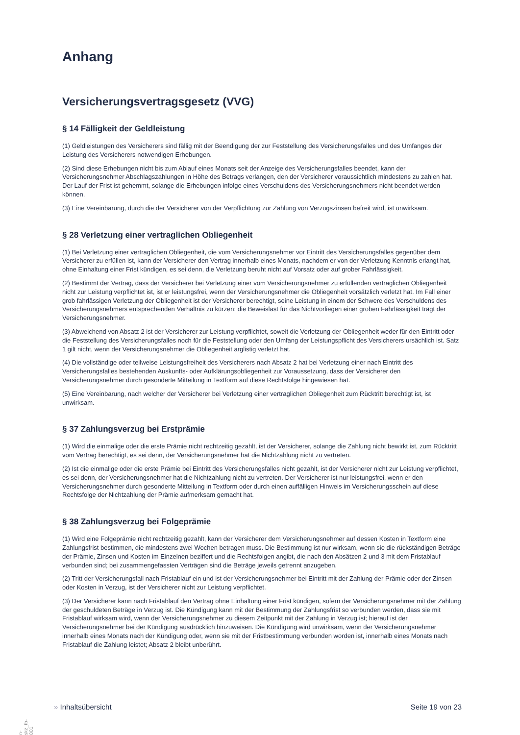Anhang
Versicherungsvertragsgesetz (VVG)
§ 14 Fälligkeit der Geldleistung
(1) Geldleistungen des Versicherers sind fällig mit der Beendigung der zur Feststellung des Versicherungsfalles und des Umfanges der Leistung des Versicherers notwendigen Erhebungen.
(2) Sind diese Erhebungen nicht bis zum Ablauf eines Monats seit der Anzeige des Versicherungsfalles beendet, kann der Versicherungsnehmer Abschlagszahlungen in Höhe des Betrags verlangen, den der Versicherer voraussichtlich mindestens zu zahlen hat. Der Lauf der Frist ist gehemmt, solange die Erhebungen infolge eines Verschuldens des Versicherungsnehmers nicht beendet werden können.
(3) Eine Vereinbarung, durch die der Versicherer von der Verpflichtung zur Zahlung von Verzugszinsen befreit wird, ist unwirksam.
§ 28 Verletzung einer vertraglichen Obliegenheit
(1) Bei Verletzung einer vertraglichen Obliegenheit, die vom Versicherungsnehmer vor Eintritt des Versicherungsfalles gegenüber dem Versicherer zu erfüllen ist, kann der Versicherer den Vertrag innerhalb eines Monats, nachdem er von der Verletzung Kenntnis erlangt hat, ohne Einhaltung einer Frist kündigen, es sei denn, die Verletzung beruht nicht auf Vorsatz oder auf grober Fahrlässigkeit.
(2) Bestimmt der Vertrag, dass der Versicherer bei Verletzung einer vom Versicherungsnehmer zu erfüllenden vertraglichen Obliegenheit nicht zur Leistung verpflichtet ist, ist er leistungsfrei, wenn der Versicherungsnehmer die Obliegenheit vorsätzlich verletzt hat. Im Fall einer grob fahrlässigen Verletzung der Obliegenheit ist der Versicherer berechtigt, seine Leistung in einem der Schwere des Verschuldens des Versicherungsnehmers entsprechenden Verhältnis zu kürzen; die Beweislast für das Nichtvorliegen einer groben Fahrlässigkeit trägt der Versicherungsnehmer.
(3) Abweichend von Absatz 2 ist der Versicherer zur Leistung verpflichtet, soweit die Verletzung der Obliegenheit weder für den Eintritt oder die Feststellung des Versicherungsfalles noch für die Feststellung oder den Umfang der Leistungspflicht des Versicherers ursächlich ist. Satz 1 gilt nicht, wenn der Versicherungsnehmer die Obliegenheit arglistig verletzt hat.
(4) Die vollständige oder teilweise Leistungsfreiheit des Versicherers nach Absatz 2 hat bei Verletzung einer nach Eintritt des Versicherungsfalles bestehenden Auskunfts- oder Aufklärungsobliegenheit zur Voraussetzung, dass der Versicherer den Versicherungsnehmer durch gesonderte Mitteilung in Textform auf diese Rechtsfolge hingewiesen hat.
(5) Eine Vereinbarung, nach welcher der Versicherer bei Verletzung einer vertraglichen Obliegenheit zum Rücktritt berechtigt ist, ist unwirksam.
§ 37 Zahlungsverzug bei Erstprämie
(1) Wird die einmalige oder die erste Prämie nicht rechtzeitig gezahlt, ist der Versicherer, solange die Zahlung nicht bewirkt ist, zum Rücktritt vom Vertrag berechtigt, es sei denn, der Versicherungsnehmer hat die Nichtzahlung nicht zu vertreten.
(2) Ist die einmalige oder die erste Prämie bei Eintritt des Versicherungsfalles nicht gezahlt, ist der Versicherer nicht zur Leistung verpflichtet, es sei denn, der Versicherungsnehmer hat die Nichtzahlung nicht zu vertreten. Der Versicherer ist nur leistungsfrei, wenn er den Versicherungsnehmer durch gesonderte Mitteilung in Textform oder durch einen auffälligen Hinweis im Versicherungsschein auf diese Rechtsfolge der Nichtzahlung der Prämie aufmerksam gemacht hat.
§ 38 Zahlungsverzug bei Folgeprämie
(1) Wird eine Folgeprämie nicht rechtzeitig gezahlt, kann der Versicherer dem Versicherungsnehmer auf dessen Kosten in Textform eine Zahlungsfrist bestimmen, die mindestens zwei Wochen betragen muss. Die Bestimmung ist nur wirksam, wenn sie die rückständigen Beträge der Prämie, Zinsen und Kosten im Einzelnen beziffert und die Rechtsfolgen angibt, die nach den Absätzen 2 und 3 mit dem Fristablauf verbunden sind; bei zusammengefassten Verträgen sind die Beträge jeweils getrennt anzugeben.
(2) Tritt der Versicherungsfall nach Fristablauf ein und ist der Versicherungsnehmer bei Eintritt mit der Zahlung der Prämie oder der Zinsen oder Kosten in Verzug, ist der Versicherer nicht zur Leistung verpflichtet.
(3) Der Versicherer kann nach Fristablauf den Vertrag ohne Einhaltung einer Frist kündigen, sofern der Versicherungsnehmer mit der Zahlung der geschuldeten Beträge in Verzug ist. Die Kündigung kann mit der Bestimmung der Zahlungsfrist so verbunden werden, dass sie mit Fristablauf wirksam wird, wenn der Versicherungsnehmer zu diesem Zeitpunkt mit der Zahlung in Verzug ist; hierauf ist der Versicherungsnehmer bei der Kündigung ausdrücklich hinzuweisen. Die Kündigung wird unwirksam, wenn der Versicherungsnehmer innerhalb eines Monats nach der Kündigung oder, wenn sie mit der Fristbestimmung verbunden worden ist, innerhalb eines Monats nach Fristablauf die Zahlung leistet; Absatz 2 bleibt unberührt.
» Inhaltsübersicht Seite 19 von 23
on-zskz_tb-0001